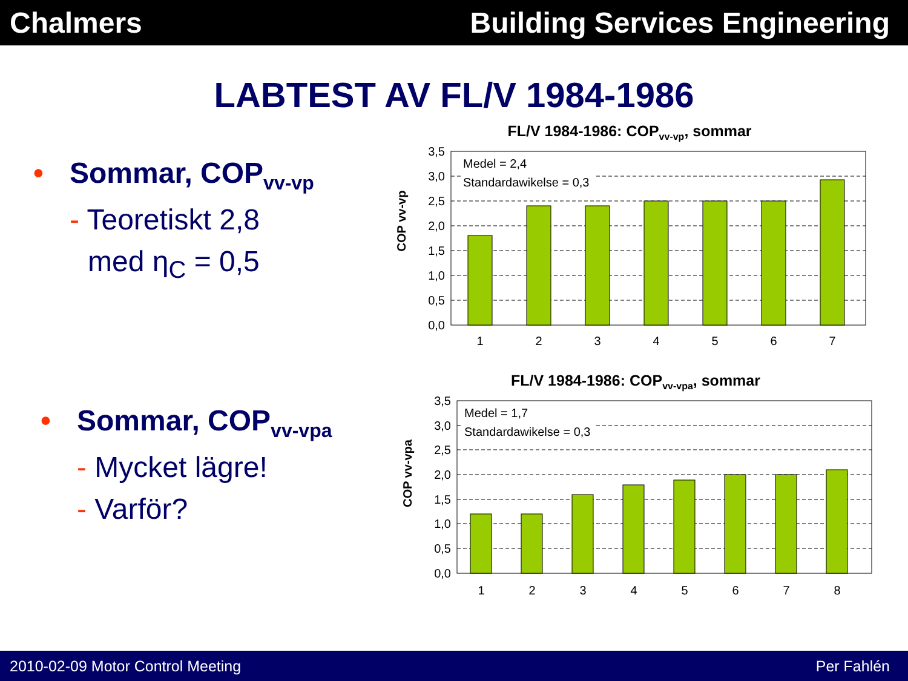Chalmers Building Services Engineering
LABTEST AV FL/V 1984-1986
• Sommar, COP<sub>vv-vp</sub>
- Teoretiskt 2,8
med η<sub>C</sub> = 0,5
• Sommar, COP<sub>vv-vpa</sub>
- Mycket lägre!
- Varför?
FL/V 1984-1986: COPvv-vp, sommar
COP vv-vp
3,5
3,0
2,5
2,0
1,5
1,0
0,5
0,0
Medel = 2,4
Standardawikelse = 0,3
1
2
3
4
5
6
7
FL/V 1984-1986: COPvv-vpa, sommar
COP vv-vpa
3,5
3,0
2,5
2,0
1,5
1,0
0,5
0,0
Medel = 1,7
Standardawikelse = 0,3
1
2
3
4
5
6
7
8
2010-02-09 Motor Control Meeting
Per Fahlén